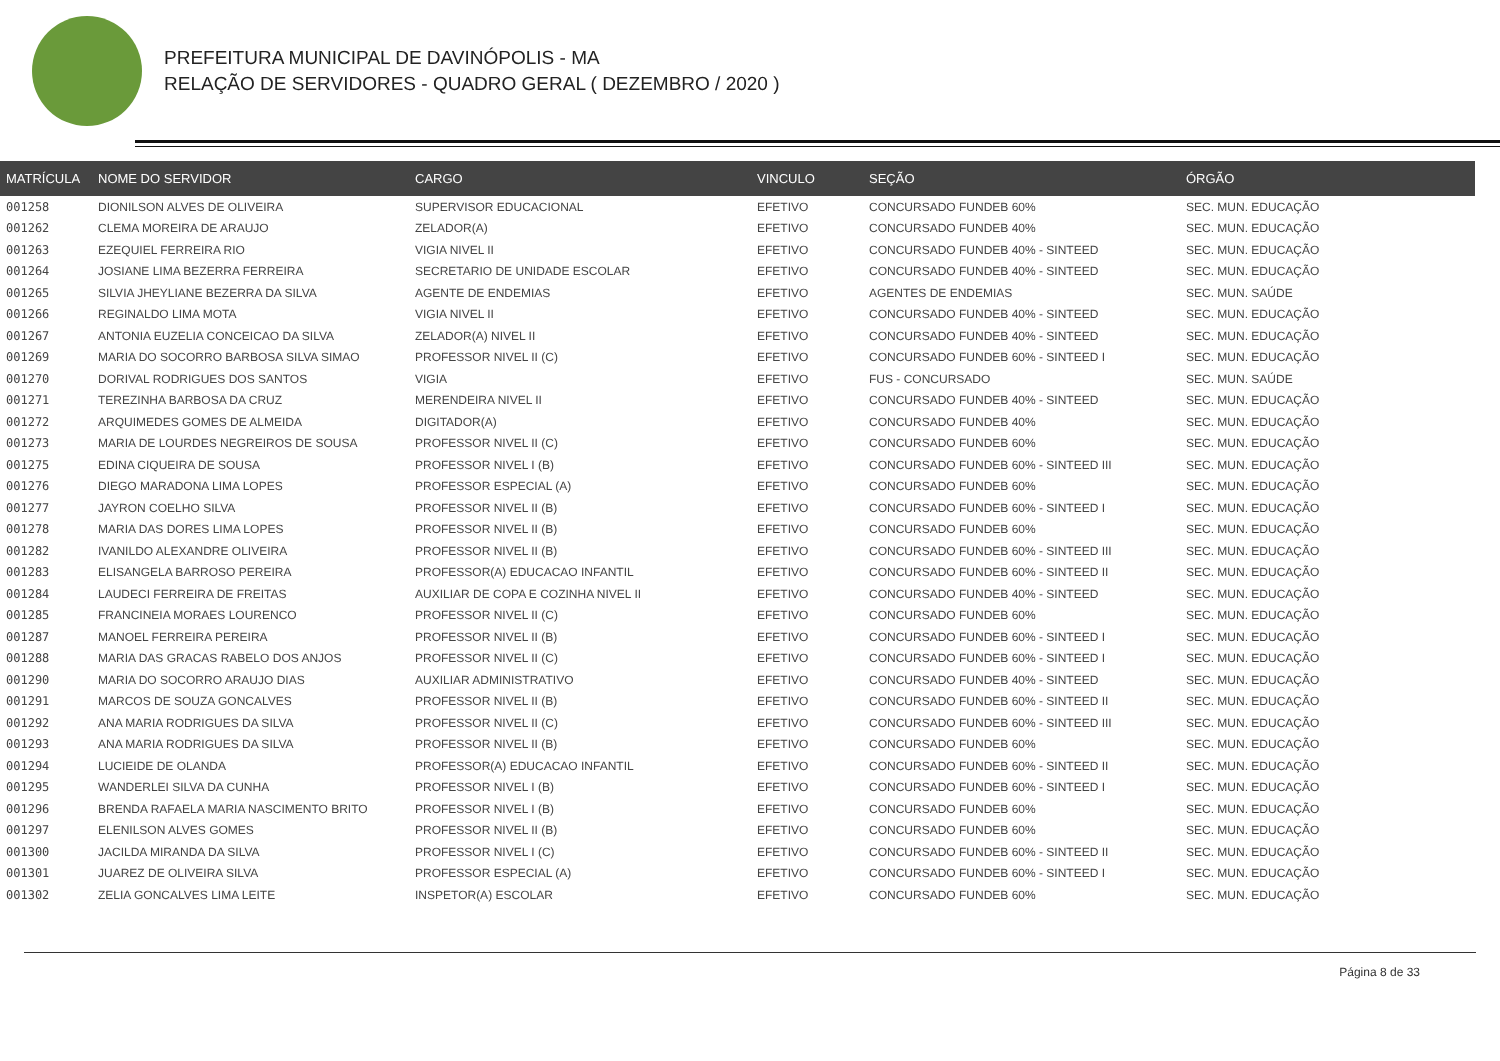PREFEITURA MUNICIPAL DE DAVINÓPOLIS - MA
RELAÇÃO DE SERVIDORES - QUADRO GERAL ( DEZEMBRO / 2020 )
| MATRÍCULA | NOME DO SERVIDOR | CARGO | VINCULO | SEÇÃO | ÓRGÃO |
| --- | --- | --- | --- | --- | --- |
| 001258 | DIONILSON ALVES DE OLIVEIRA | SUPERVISOR EDUCACIONAL | EFETIVO | CONCURSADO FUNDEB 60% | SEC. MUN. EDUCAÇÃO |
| 001262 | CLEMA MOREIRA DE ARAUJO | ZELADOR(A) | EFETIVO | CONCURSADO FUNDEB 40% | SEC. MUN. EDUCAÇÃO |
| 001263 | EZEQUIEL FERREIRA RIO | VIGIA NIVEL II | EFETIVO | CONCURSADO FUNDEB 40% - SINTEED | SEC. MUN. EDUCAÇÃO |
| 001264 | JOSIANE LIMA BEZERRA FERREIRA | SECRETARIO DE UNIDADE ESCOLAR | EFETIVO | CONCURSADO FUNDEB 40% - SINTEED | SEC. MUN. EDUCAÇÃO |
| 001265 | SILVIA JHEYLIANE BEZERRA DA SILVA | AGENTE DE ENDEMIAS | EFETIVO | AGENTES DE ENDEMIAS | SEC. MUN. SAÚDE |
| 001266 | REGINALDO LIMA MOTA | VIGIA NIVEL II | EFETIVO | CONCURSADO FUNDEB 40% - SINTEED | SEC. MUN. EDUCAÇÃO |
| 001267 | ANTONIA EUZELIA CONCEICAO DA SILVA | ZELADOR(A) NIVEL II | EFETIVO | CONCURSADO FUNDEB 40% - SINTEED | SEC. MUN. EDUCAÇÃO |
| 001269 | MARIA DO SOCORRO BARBOSA SILVA SIMAO | PROFESSOR NIVEL II (C) | EFETIVO | CONCURSADO FUNDEB 60% - SINTEED I | SEC. MUN. EDUCAÇÃO |
| 001270 | DORIVAL RODRIGUES DOS SANTOS | VIGIA | EFETIVO | FUS - CONCURSADO | SEC. MUN. SAÚDE |
| 001271 | TEREZINHA BARBOSA DA CRUZ | MERENDEIRA NIVEL II | EFETIVO | CONCURSADO FUNDEB 40% - SINTEED | SEC. MUN. EDUCAÇÃO |
| 001272 | ARQUIMEDES GOMES DE ALMEIDA | DIGITADOR(A) | EFETIVO | CONCURSADO FUNDEB 40% | SEC. MUN. EDUCAÇÃO |
| 001273 | MARIA DE LOURDES NEGREIROS DE SOUSA | PROFESSOR NIVEL II (C) | EFETIVO | CONCURSADO FUNDEB 60% | SEC. MUN. EDUCAÇÃO |
| 001275 | EDINA CIQUEIRA DE SOUSA | PROFESSOR NIVEL I (B) | EFETIVO | CONCURSADO FUNDEB 60% - SINTEED III | SEC. MUN. EDUCAÇÃO |
| 001276 | DIEGO MARADONA LIMA LOPES | PROFESSOR ESPECIAL (A) | EFETIVO | CONCURSADO FUNDEB 60% | SEC. MUN. EDUCAÇÃO |
| 001277 | JAYRON COELHO SILVA | PROFESSOR NIVEL II (B) | EFETIVO | CONCURSADO FUNDEB 60% - SINTEED I | SEC. MUN. EDUCAÇÃO |
| 001278 | MARIA DAS DORES LIMA LOPES | PROFESSOR NIVEL II (B) | EFETIVO | CONCURSADO FUNDEB 60% | SEC. MUN. EDUCAÇÃO |
| 001282 | IVANILDO ALEXANDRE OLIVEIRA | PROFESSOR NIVEL II (B) | EFETIVO | CONCURSADO FUNDEB 60% - SINTEED III | SEC. MUN. EDUCAÇÃO |
| 001283 | ELISANGELA BARROSO PEREIRA | PROFESSOR(A) EDUCACAO INFANTIL | EFETIVO | CONCURSADO FUNDEB 60% - SINTEED II | SEC. MUN. EDUCAÇÃO |
| 001284 | LAUDECI FERREIRA DE FREITAS | AUXILIAR DE COPA E COZINHA NIVEL II | EFETIVO | CONCURSADO FUNDEB 40% - SINTEED | SEC. MUN. EDUCAÇÃO |
| 001285 | FRANCINEIA MORAES LOURENCO | PROFESSOR NIVEL II (C) | EFETIVO | CONCURSADO FUNDEB 60% | SEC. MUN. EDUCAÇÃO |
| 001287 | MANOEL FERREIRA PEREIRA | PROFESSOR NIVEL II (B) | EFETIVO | CONCURSADO FUNDEB 60% - SINTEED I | SEC. MUN. EDUCAÇÃO |
| 001288 | MARIA DAS GRACAS RABELO DOS ANJOS | PROFESSOR NIVEL II (C) | EFETIVO | CONCURSADO FUNDEB 60% - SINTEED I | SEC. MUN. EDUCAÇÃO |
| 001290 | MARIA DO SOCORRO ARAUJO DIAS | AUXILIAR ADMINISTRATIVO | EFETIVO | CONCURSADO FUNDEB 40% - SINTEED | SEC. MUN. EDUCAÇÃO |
| 001291 | MARCOS DE SOUZA GONCALVES | PROFESSOR NIVEL II (B) | EFETIVO | CONCURSADO FUNDEB 60% - SINTEED II | SEC. MUN. EDUCAÇÃO |
| 001292 | ANA MARIA RODRIGUES DA SILVA | PROFESSOR NIVEL II (C) | EFETIVO | CONCURSADO FUNDEB 60% - SINTEED III | SEC. MUN. EDUCAÇÃO |
| 001293 | ANA MARIA RODRIGUES DA SILVA | PROFESSOR NIVEL II (B) | EFETIVO | CONCURSADO FUNDEB 60% | SEC. MUN. EDUCAÇÃO |
| 001294 | LUCIEIDE DE OLANDA | PROFESSOR(A) EDUCACAO INFANTIL | EFETIVO | CONCURSADO FUNDEB 60% - SINTEED II | SEC. MUN. EDUCAÇÃO |
| 001295 | WANDERLEI SILVA DA CUNHA | PROFESSOR NIVEL I (B) | EFETIVO | CONCURSADO FUNDEB 60% - SINTEED I | SEC. MUN. EDUCAÇÃO |
| 001296 | BRENDA RAFAELA MARIA NASCIMENTO BRITO | PROFESSOR NIVEL I (B) | EFETIVO | CONCURSADO FUNDEB 60% | SEC. MUN. EDUCAÇÃO |
| 001297 | ELENILSON ALVES GOMES | PROFESSOR NIVEL II (B) | EFETIVO | CONCURSADO FUNDEB 60% | SEC. MUN. EDUCAÇÃO |
| 001300 | JACILDA MIRANDA DA SILVA | PROFESSOR NIVEL I (C) | EFETIVO | CONCURSADO FUNDEB 60% - SINTEED II | SEC. MUN. EDUCAÇÃO |
| 001301 | JUAREZ DE OLIVEIRA SILVA | PROFESSOR ESPECIAL (A) | EFETIVO | CONCURSADO FUNDEB 60% - SINTEED I | SEC. MUN. EDUCAÇÃO |
| 001302 | ZELIA GONCALVES LIMA LEITE | INSPETOR(A) ESCOLAR | EFETIVO | CONCURSADO FUNDEB 60% | SEC. MUN. EDUCAÇÃO |
Página 8 de 33